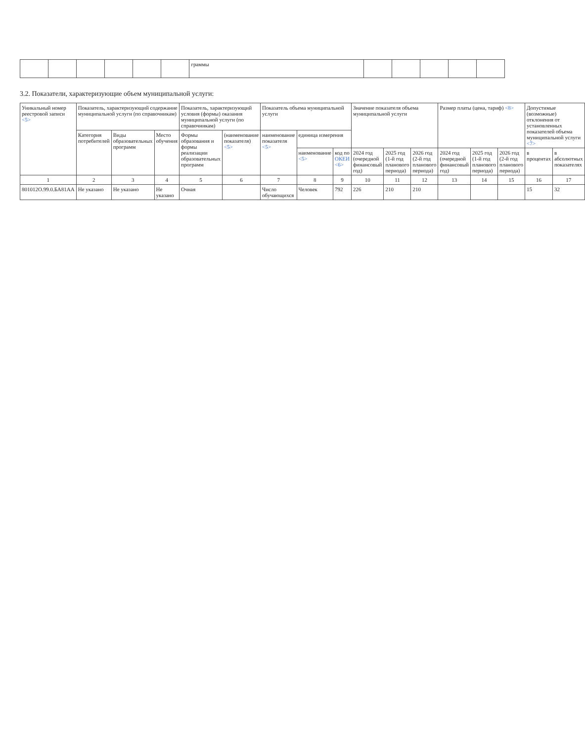| | | | | | | граммы | | | | | |
3.2. Показатели, характеризующие объем муниципальной услуги:
| Уникальный номер реестровой записи <5> | Показатель, характеризующий содержание муниципальной услуги (по справочникам) | | | Показатель, характеризующий условия (формы) оказания муниципальной услуги (по справочникам) | | Показатель объема муниципальной услуги | | | Значение показателя объема муниципальной услуги | | | Размер платы (цена, тариф) <8> | | | Допустимые (возможные) отклонения от установленных показателей объема муниципальной услуги <7> | |
| --- | --- | --- | --- | --- | --- | --- | --- | --- | --- | --- | --- | --- | --- | --- | --- | --- |
| | Категория потребителей | Виды образовательных программ | Место обучения | Формы образования и формы реализации образовательных программ | (наименование показателя) <5> | наименование показателя <5> | единица измерения | | | | | | | | | |
| | | | | | | | наименование <5> | код по ОКЕИ <6> | 2024 год (очередной финансовый год) | 2025 год (1-й год планового периода) | 2026 год (2-й год планового периода) | 2024 год (очередной финансовый год) | 2025 год (1-й год планового периода) | 2026 год (2-й год планового периода) | в процентах | в абсолютных показателях |
| 1 | 2 | 3 | 4 | 5 | 6 | 7 | 8 | 9 | 10 | 11 | 12 | 13 | 14 | 15 | 16 | 17 |
| 801012О.99.0.БА81АА | Не указано | Не указано | Не указано | Очная | | Число обучающихся | Человек | 792 | 226 | 210 | 210 | | | | 15 | 32 |